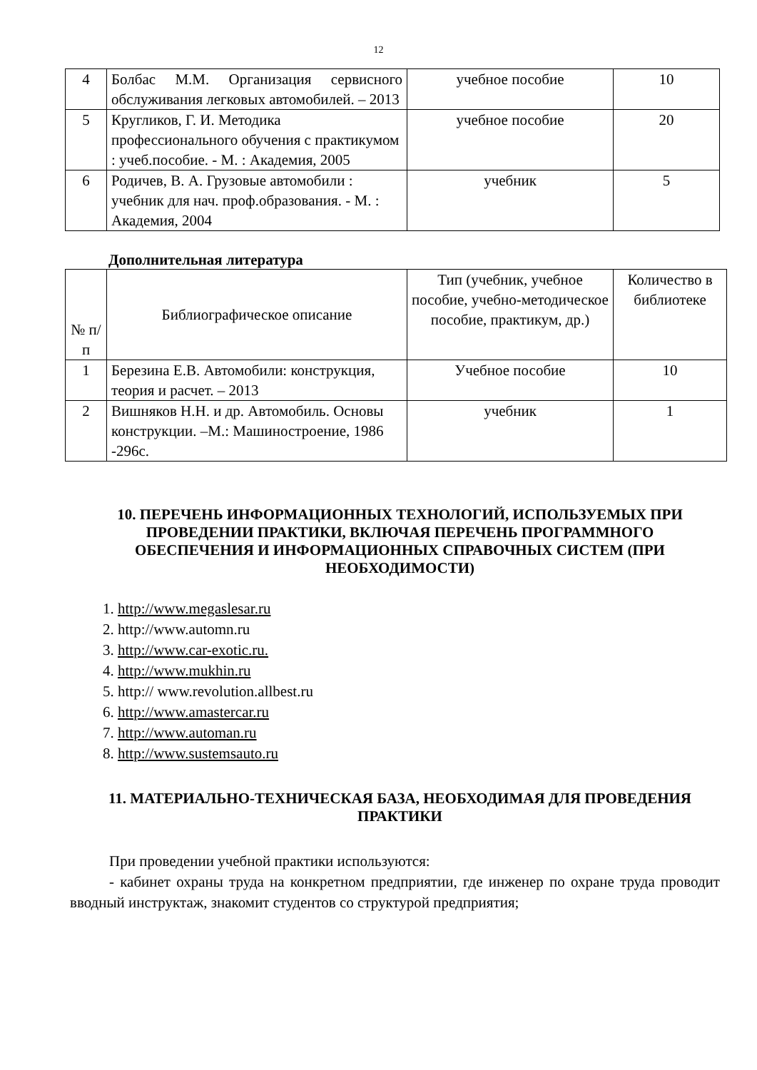12
| 4 | Болбас М.М. Организация сервисного обслуживания легковых автомобилей. – 2013 | учебное пособие | 10 |
| 5 | Кругликов, Г. И. Методика профессионального обучения с практикумом : учеб.пособие. - М. : Академия, 2005 | учебное пособие | 20 |
| 6 | Родичев, В. А. Грузовые автомобили : учебник для нач. проф.образования. - М. : Академия, 2004 | учебник | 5 |
Дополнительная литература
| № п/п | Библиографическое описание | Тип (учебник, учебное пособие, учебно-методическое пособие, практикум, др.) | Количество в библиотеке |
| --- | --- | --- | --- |
| 1 | Березина Е.В. Автомобили: конструкция, теория и расчет. – 2013 | Учебное пособие | 10 |
| 2 | Вишняков Н.Н. и др. Автомобиль. Основы конструкции. –М.: Машиностроение, 1986 -296с. | учебник | 1 |
10. ПЕРЕЧЕНЬ ИНФОРМАЦИОННЫХ ТЕХНОЛОГИЙ, ИСПОЛЬЗУЕМЫХ ПРИ ПРОВЕДЕНИИ ПРАКТИКИ, ВКЛЮЧАЯ ПЕРЕЧЕНЬ ПРОГРАММНОГО ОБЕСПЕЧЕНИЯ И ИНФОРМАЦИОННЫХ СПРАВОЧНЫХ СИСТЕМ (ПРИ НЕОБХОДИМОСТИ)
1. http://www.megaslesar.ru
2. http://www.automn.ru
3. http://www.car-exotic.ru.
4. http://www.mukhin.ru
5. http:// www.revolution.allbest.ru
6. http://www.amastercar.ru
7. http://www.automan.ru
8. http://www.sustemsauto.ru
11. МАТЕРИАЛЬНО-ТЕХНИЧЕСКАЯ БАЗА, НЕОБХОДИМАЯ ДЛЯ ПРОВЕДЕНИЯ ПРАКТИКИ
При проведении учебной практики используются:
- кабинет охраны труда на конкретном предприятии, где инженер по охране труда проводит вводный инструктаж, знакомит студентов со структурой предприятия;